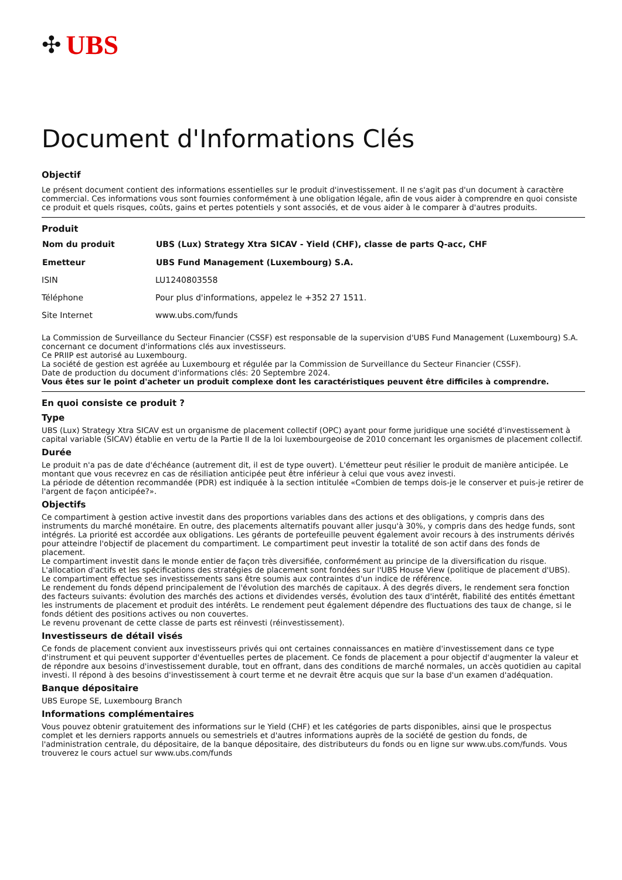✣ UBS
Document d'Informations Clés
Objectif
Le présent document contient des informations essentielles sur le produit d'investissement. Il ne s'agit pas d'un document à caractère commercial. Ces informations vous sont fournies conformément à une obligation légale, afin de vous aider à comprendre en quoi consiste ce produit et quels risques, coûts, gains et pertes potentiels y sont associés, et de vous aider à le comparer à d'autres produits.
Produit
| Nom du produit | UBS (Lux) Strategy Xtra SICAV - Yield (CHF), classe de parts Q-acc, CHF |
| --- | --- |
| Emetteur | UBS Fund Management (Luxembourg) S.A. |
| ISIN | LU1240803558 |
| Téléphone | Pour plus d'informations, appelez le +352 27 1511. |
| Site Internet | www.ubs.com/funds |
La Commission de Surveillance du Secteur Financier (CSSF) est responsable de la supervision d'UBS Fund Management (Luxembourg) S.A. concernant ce document d'informations clés aux investisseurs.
Ce PRIIP est autorisé au Luxembourg.
La société de gestion est agréée au Luxembourg et régulée par la Commission de Surveillance du Secteur Financier (CSSF).
Date de production du document d'informations clés: 20 Septembre 2024.
Vous êtes sur le point d'acheter un produit complexe dont les caractéristiques peuvent être difficiles à comprendre.
En quoi consiste ce produit ?
Type
UBS (Lux) Strategy Xtra SICAV est un organisme de placement collectif (OPC) ayant pour forme juridique une société d'investissement à capital variable (SICAV) établie en vertu de la Partie II de la loi luxembourgeoise de 2010 concernant les organismes de placement collectif.
Durée
Le produit n'a pas de date d'échéance (autrement dit, il est de type ouvert). L'émetteur peut résilier le produit de manière anticipée. Le montant que vous recevrez en cas de résiliation anticipée peut être inférieur à celui que vous avez investi.
La période de détention recommandée (PDR) est indiquée à la section intitulée «Combien de temps dois-je le conserver et puis-je retirer de l'argent de façon anticipée?».
Objectifs
Ce compartiment à gestion active investit dans des proportions variables dans des actions et des obligations, y compris dans des instruments du marché monétaire. En outre, des placements alternatifs pouvant aller jusqu'à 30%, y compris dans des hedge funds, sont intégrés. La priorité est accordée aux obligations. Les gérants de portefeuille peuvent également avoir recours à des instruments dérivés pour atteindre l'objectif de placement du compartiment. Le compartiment peut investir la totalité de son actif dans des fonds de placement.
Le compartiment investit dans le monde entier de façon très diversifiée, conformément au principe de la diversification du risque. L'allocation d'actifs et les spécifications des stratégies de placement sont fondées sur l'UBS House View (politique de placement d'UBS).
Le compartiment effectue ses investissements sans être soumis aux contraintes d'un indice de référence.
Le rendement du fonds dépend principalement de l'évolution des marchés de capitaux. À des degrés divers, le rendement sera fonction des facteurs suivants: évolution des marchés des actions et dividendes versés, évolution des taux d'intérêt, fiabilité des entités émettant les instruments de placement et produit des intérêts. Le rendement peut également dépendre des fluctuations des taux de change, si le fonds détient des positions actives ou non couvertes.
Le revenu provenant de cette classe de parts est réinvesti (réinvestissement).
Investisseurs de détail visés
Ce fonds de placement convient aux investisseurs privés qui ont certaines connaissances en matière d'investissement dans ce type d'instrument et qui peuvent supporter d'éventuelles pertes de placement. Ce fonds de placement a pour objectif d'augmenter la valeur et de répondre aux besoins d'investissement durable, tout en offrant, dans des conditions de marché normales, un accès quotidien au capital investi. Il répond à des besoins d'investissement à court terme et ne devrait être acquis que sur la base d'un examen d'adéquation.
Banque dépositaire
UBS Europe SE, Luxembourg Branch
Informations complémentaires
Vous pouvez obtenir gratuitement des informations sur le Yield (CHF) et les catégories de parts disponibles, ainsi que le prospectus complet et les derniers rapports annuels ou semestriels et d'autres informations auprès de la société de gestion du fonds, de l'administration centrale, du dépositaire, de la banque dépositaire, des distributeurs du fonds ou en ligne sur www.ubs.com/funds. Vous trouverez le cours actuel sur www.ubs.com/funds